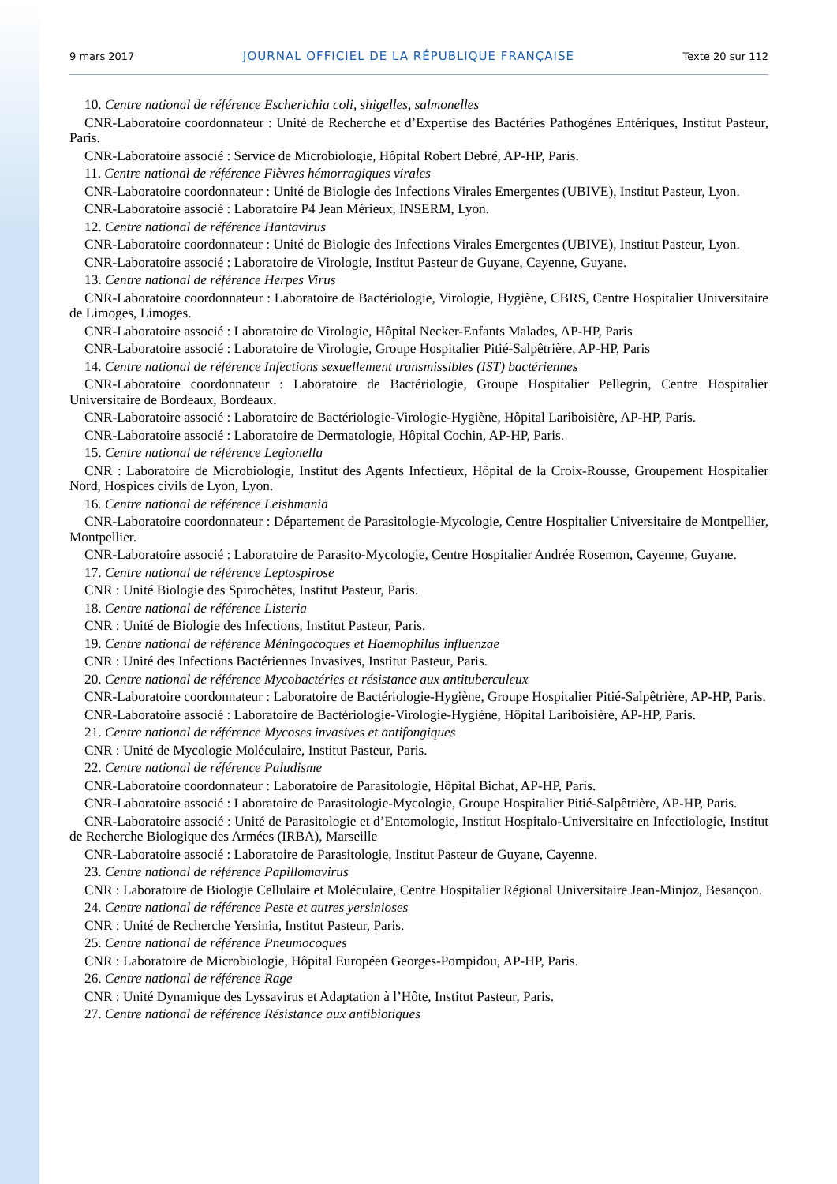9 mars 2017 JOURNAL OFFICIEL DE LA RÉPUBLIQUE FRANÇAISE Texte 20 sur 112
10. Centre national de référence Escherichia coli, shigelles, salmonelles
CNR-Laboratoire coordonnateur : Unité de Recherche et d’Expertise des Bactéries Pathogènes Entériques, Institut Pasteur, Paris.
CNR-Laboratoire associé : Service de Microbiologie, Hôpital Robert Debré, AP-HP, Paris.
11. Centre national de référence Fièvres hémorragiques virales
CNR-Laboratoire coordonnateur : Unité de Biologie des Infections Virales Emergentes (UBIVE), Institut Pasteur, Lyon.
CNR-Laboratoire associé : Laboratoire P4 Jean Mérieux, INSERM, Lyon.
12. Centre national de référence Hantavirus
CNR-Laboratoire coordonnateur : Unité de Biologie des Infections Virales Emergentes (UBIVE), Institut Pasteur, Lyon.
CNR-Laboratoire associé : Laboratoire de Virologie, Institut Pasteur de Guyane, Cayenne, Guyane.
13. Centre national de référence Herpes Virus
CNR-Laboratoire coordonnateur : Laboratoire de Bactériologie, Virologie, Hygiène, CBRS, Centre Hospitalier Universitaire de Limoges, Limoges.
CNR-Laboratoire associé : Laboratoire de Virologie, Hôpital Necker-Enfants Malades, AP-HP, Paris
CNR-Laboratoire associé : Laboratoire de Virologie, Groupe Hospitalier Pitié-Salpêtrière, AP-HP, Paris
14. Centre national de référence Infections sexuellement transmissibles (IST) bactériennes
CNR-Laboratoire coordonnateur : Laboratoire de Bactériologie, Groupe Hospitalier Pellegrin, Centre Hospitalier Universitaire de Bordeaux, Bordeaux.
CNR-Laboratoire associé : Laboratoire de Bactériologie-Virologie-Hygiène, Hôpital Lariboisière, AP-HP, Paris.
CNR-Laboratoire associé : Laboratoire de Dermatologie, Hôpital Cochin, AP-HP, Paris.
15. Centre national de référence Legionella
CNR : Laboratoire de Microbiologie, Institut des Agents Infectieux, Hôpital de la Croix-Rousse, Groupement Hospitalier Nord, Hospices civils de Lyon, Lyon.
16. Centre national de référence Leishmania
CNR-Laboratoire coordonnateur : Département de Parasitologie-Mycologie, Centre Hospitalier Universitaire de Montpellier, Montpellier.
CNR-Laboratoire associé : Laboratoire de Parasito-Mycologie, Centre Hospitalier Andrée Rosemon, Cayenne, Guyane.
17. Centre national de référence Leptospirose
CNR : Unité Biologie des Spirochètes, Institut Pasteur, Paris.
18. Centre national de référence Listeria
CNR : Unité de Biologie des Infections, Institut Pasteur, Paris.
19. Centre national de référence Méningocoques et Haemophilus influenzae
CNR : Unité des Infections Bactériennes Invasives, Institut Pasteur, Paris.
20. Centre national de référence Mycobactéries et résistance aux antituberculeux
CNR-Laboratoire coordonnateur : Laboratoire de Bactériologie-Hygiène, Groupe Hospitalier Pitié-Salpêtrière, AP-HP, Paris.
CNR-Laboratoire associé : Laboratoire de Bactériologie-Virologie-Hygiène, Hôpital Lariboisière, AP-HP, Paris.
21. Centre national de référence Mycoses invasives et antifongiques
CNR : Unité de Mycologie Moléculaire, Institut Pasteur, Paris.
22. Centre national de référence Paludisme
CNR-Laboratoire coordonnateur : Laboratoire de Parasitologie, Hôpital Bichat, AP-HP, Paris.
CNR-Laboratoire associé : Laboratoire de Parasitologie-Mycologie, Groupe Hospitalier Pitié-Salpêtrière, AP-HP, Paris.
CNR-Laboratoire associé : Unité de Parasitologie et d’Entomologie, Institut Hospitalo-Universitaire en Infectiologie, Institut de Recherche Biologique des Armées (IRBA), Marseille
CNR-Laboratoire associé : Laboratoire de Parasitologie, Institut Pasteur de Guyane, Cayenne.
23. Centre national de référence Papillomavirus
CNR : Laboratoire de Biologie Cellulaire et Moléculaire, Centre Hospitalier Régional Universitaire Jean-Minjoz, Besançon.
24. Centre national de référence Peste et autres yersinioses
CNR : Unité de Recherche Yersinia, Institut Pasteur, Paris.
25. Centre national de référence Pneumocoques
CNR : Laboratoire de Microbiologie, Hôpital Européen Georges-Pompidou, AP-HP, Paris.
26. Centre national de référence Rage
CNR : Unité Dynamique des Lyssavirus et Adaptation à l’Hôte, Institut Pasteur, Paris.
27. Centre national de référence Résistance aux antibiotiques